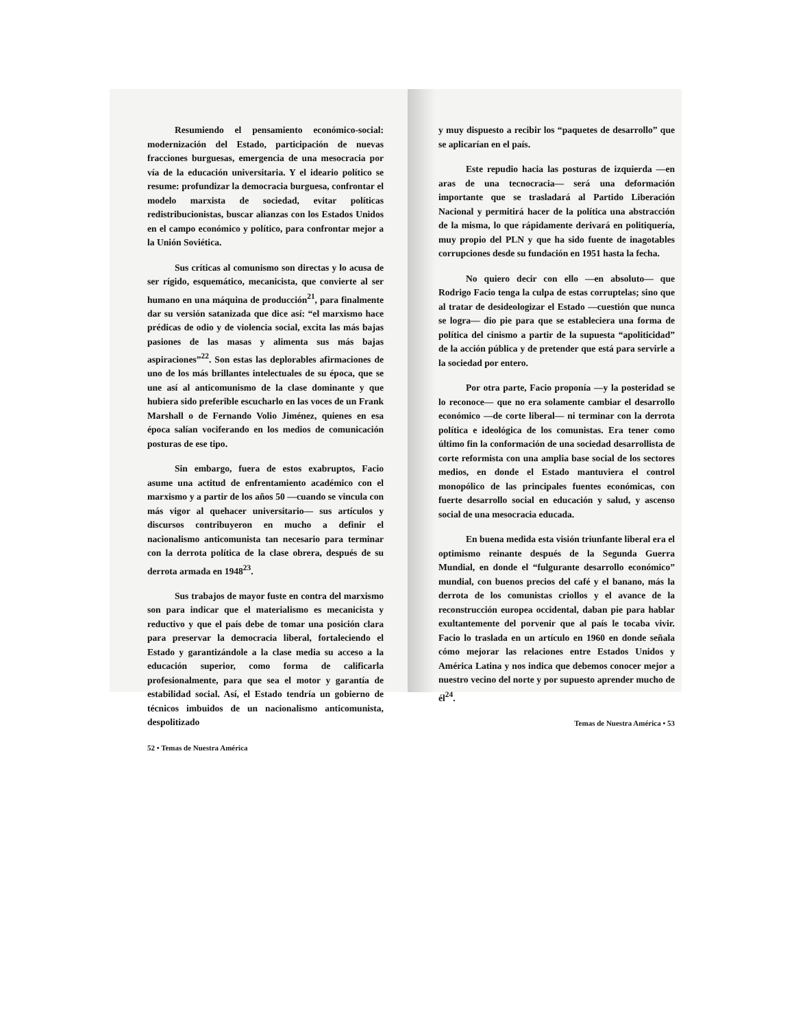Resumiendo el pensamiento económico-social: modernización del Estado, participación de nuevas fracciones burguesas, emergencia de una mesocracia por vía de la educación universitaria. Y el ideario político se resume: profundizar la democracia burguesa, confrontar el modelo marxista de sociedad, evitar políticas redistribucionistas, buscar alianzas con los Estados Unidos en el campo económico y político, para confrontar mejor a la Unión Soviética.
Sus críticas al comunismo son directas y lo acusa de ser rígido, esquemático, mecanicista, que convierte al ser humano en una máquina de producción<sup>21</sup>, para finalmente dar su versión satanizada que dice así: “el marxismo hace prédicas de odio y de violencia social, excita las más bajas pasiones de las masas y alimenta sus más bajas aspiraciones”<sup>22</sup>. Son estas las deplorables afirmaciones de uno de los más brillantes intelectuales de su época, que se une así al anticomunismo de la clase dominante y que hubiera sido preferible escucharlo en las voces de un Frank Marshall o de Fernando Volio Jiménez, quienes en esa época salían vociferando en los medios de comunicación posturas de ese tipo.
Sin embargo, fuera de estos exabruptos, Facio asume una actitud de enfrentamiento académico con el marxismo y a partir de los años 50 —cuando se vincula con más vigor al quehacer universitario— sus artículos y discursos contribuyeron en mucho a definir el nacionalismo anticomunista tan necesario para terminar con la derrota política de la clase obrera, después de su derrota armada en 1948<sup>23</sup>.
Sus trabajos de mayor fuste en contra del marxismo son para indicar que el materialismo es mecanicista y reductivo y que el país debe de tomar una posición clara para preservar la democracia liberal, fortaleciendo el Estado y garantizándole a la clase media su acceso a la educación superior, como forma de calificarla profesionalmente, para que sea el motor y garantía de estabilidad social. Así, el Estado tendría un gobierno de técnicos imbuidos de un nacionalismo anticomunista, despolitizado
52 • Temas de Nuestra América
y muy dispuesto a recibir los “paquetes de desarrollo” que se aplicarían en el país.
Este repudio hacia las posturas de izquierda —en aras de una tecnocracia— será una deformación importante que se trasladará al Partido Liberación Nacional y permitirá hacer de la política una abstracción de la misma, lo que rápidamente derivará en politiquería, muy propio del PLN y que ha sido fuente de inagotables corrupciones desde su fundación en 1951 hasta la fecha.
No quiero decir con ello —en absoluto— que Rodrigo Facio tenga la culpa de estas corruptelas; sino que al tratar de desideologizar el Estado —cuestión que nunca se logra— dio pie para que se estableciera una forma de política del cinismo a partir de la supuesta “apoliticidad” de la acción pública y de pretender que está para servirle a la sociedad por entero.
Por otra parte, Facio proponía —y la posteridad se lo reconoce— que no era solamente cambiar el desarrollo económico —de corte liberal— ni terminar con la derrota política e ideológica de los comunistas. Era tener como último fin la conformación de una sociedad desarrollista de corte reformista con una amplia base social de los sectores medios, en donde el Estado mantuviera el control monopólico de las principales fuentes económicas, con fuerte desarrollo social en educación y salud, y ascenso social de una mesocracia educada.
En buena medida esta visión triunfante liberal era el optimismo reinante después de la Segunda Guerra Mundial, en donde el “fulgurante desarrollo económico” mundial, con buenos precios del café y el banano, más la derrota de los comunistas criollos y el avance de la reconstrucción europea occidental, daban pie para hablar exultantemente del porvenir que al país le tocaba vivir. Facio lo traslada en un artículo en 1960 en donde señala cómo mejorar las relaciones entre Estados Unidos y América Latina y nos indica que debemos conocer mejor a nuestro vecino del norte y por supuesto aprender mucho de él<sup>24</sup>.
Temas de Nuestra América • 53